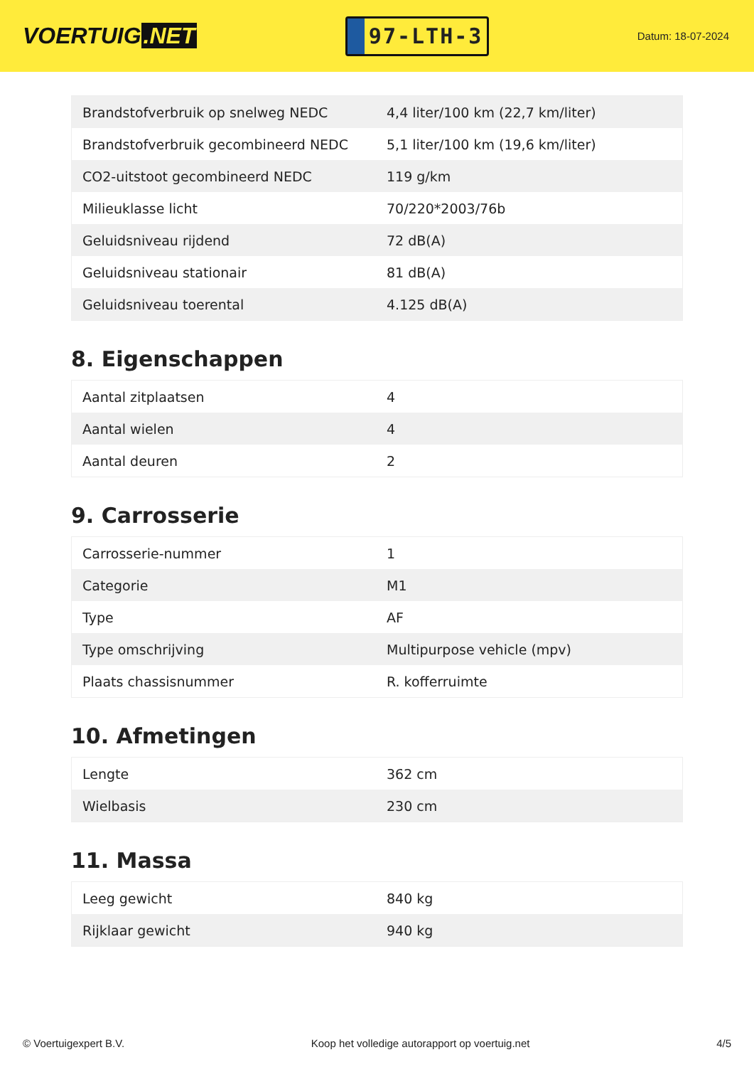VOERTUIG.NET
97-LTH-3
Datum: 18-07-2024
| Brandstofverbruik op snelweg NEDC | 4,4 liter/100 km (22,7 km/liter) |
| Brandstofverbruik gecombineerd NEDC | 5,1 liter/100 km (19,6 km/liter) |
| CO2-uitstoot gecombineerd NEDC | 119 g/km |
| Milieuklasse licht | 70/220*2003/76b |
| Geluidsniveau rijdend | 72 dB(A) |
| Geluidsniveau stationair | 81 dB(A) |
| Geluidsniveau toerental | 4.125 dB(A) |
8. Eigenschappen
| Aantal zitplaatsen | 4 |
| Aantal wielen | 4 |
| Aantal deuren | 2 |
9. Carrosserie
| Carrosserie-nummer | 1 |
| Categorie | M1 |
| Type | AF |
| Type omschrijving | Multipurpose vehicle (mpv) |
| Plaats chassisnummer | R. kofferruimte |
10. Afmetingen
| Lengte | 362 cm |
| Wielbasis | 230 cm |
11. Massa
| Leeg gewicht | 840 kg |
| Rijklaar gewicht | 940 kg |
© Voertuigexpert B.V. Koop het volledige autorapport op voertuig.net 4/5